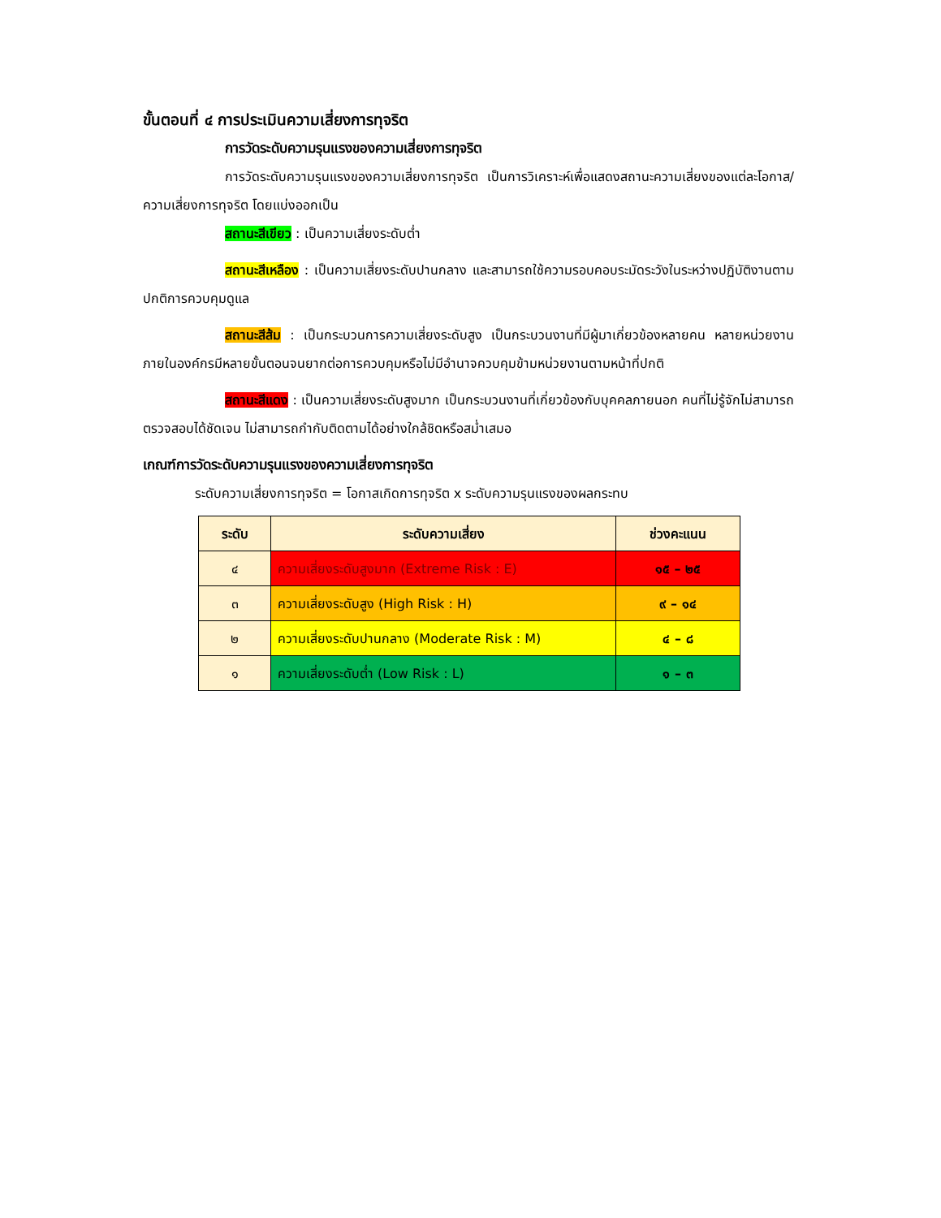ขั้นตอนที่ ๔ การประเมินความเสี่ยงการทุจริต
การวัดระดับความรุนแรงของความเสี่ยงการทุจริต
การวัดระดับความรุนแรงของความเสี่ยงการทุจริต เป็นการวิเคราะห์เพื่อแสดงสถานะความเสี่ยงของแต่ละโอกาส/ความเสี่ยงการทุจริต โดยแบ่งออกเป็น
สถานะสีเขียว : เป็นความเสี่ยงระดับต่ำ
สถานะสีเหลือง : เป็นความเสี่ยงระดับปานกลาง และสามารถใช้ความรอบคอบระมัดระวังในระหว่างปฏิบัติงานตามปกติการควบคุมดูแล
สถานะสีส้ม : เป็นกระบวนการความเสี่ยงระดับสูง เป็นกระบวนงานที่มีผู้มาเกี่ยวข้องหลายคน หลายหน่วยงานภายในองค์กรมีหลายขั้นตอนจนยากต่อการควบคุมหรือไม่มีอำนาจควบคุมข้ามหน่วยงานตามหน้าที่ปกติ
สถานะสีแดง : เป็นความเสี่ยงระดับสูงมาก เป็นกระบวนงานที่เกี่ยวข้องกับบุคคลภายนอก คนที่ไม่รู้จักไม่สามารถตรวจสอบได้ชัดเจน ไม่สามารถกำกับติดตามได้อย่างใกล้ชิดหรือสม่ำเสมอ
เกณฑ์การวัดระดับความรุนแรงของความเสี่ยงการทุจริต
ระดับความเสี่ยงการทุจริต = โอกาสเกิดการทุจริต x ระดับความรุนแรงของผลกระทบ
| ระดับ | ระดับความเสี่ยง | ช่วงคะแนน |
| --- | --- | --- |
| ๔ | ความเสี่ยงระดับสูงมาก (Extreme Risk : E) | ๑๕ – ๒๕ |
| ๓ | ความเสี่ยงระดับสูง (High Risk : H) | ๙ – ๑๔ |
| ๒ | ความเสี่ยงระดับปานกลาง (Moderate Risk : M) | ๔ – ๘ |
| ๑ | ความเสี่ยงระดับต่ำ (Low Risk : L) | ๑ – ๓ |